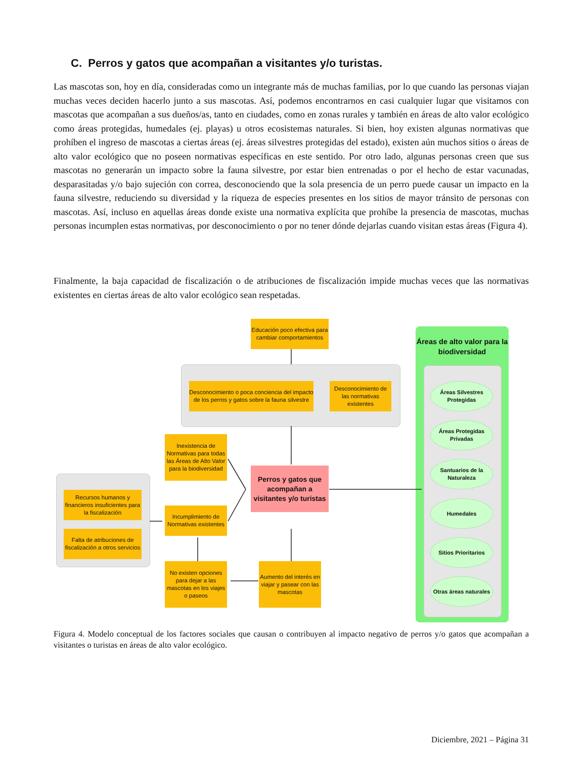C. Perros y gatos que acompañan a visitantes y/o turistas.
Las mascotas son, hoy en día, consideradas como un integrante más de muchas familias, por lo que cuando las personas viajan muchas veces deciden hacerlo junto a sus mascotas. Así, podemos encontrarnos en casi cualquier lugar que visitamos con mascotas que acompañan a sus dueños/as, tanto en ciudades, como en zonas rurales y también en áreas de alto valor ecológico como áreas protegidas, humedales (ej. playas) u otros ecosistemas naturales. Si bien, hoy existen algunas normativas que prohíben el ingreso de mascotas a ciertas áreas (ej. áreas silvestres protegidas del estado), existen aún muchos sitios o áreas de alto valor ecológico que no poseen normativas específicas en este sentido. Por otro lado, algunas personas creen que sus mascotas no generarán un impacto sobre la fauna silvestre, por estar bien entrenadas o por el hecho de estar vacunadas, desparasitadas y/o bajo sujeción con correa, desconociendo que la sola presencia de un perro puede causar un impacto en la fauna silvestre, reduciendo su diversidad y la riqueza de especies presentes en los sitios de mayor tránsito de personas con mascotas. Así, incluso en aquellas áreas donde existe una normativa explícita que prohíbe la presencia de mascotas, muchas personas incumplen estas normativas, por desconocimiento o por no tener dónde dejarlas cuando visitan estas áreas (Figura 4).
Finalmente, la baja capacidad de fiscalización o de atribuciones de fiscalización impide muchas veces que las normativas existentes en ciertas áreas de alto valor ecológico sean respetadas.
Educación poco efectiva para cambiar comportamientos
Desconocimiento o poca conciencia del impacto de los perros y gatos sobre la fauna silvestre
Desconocimiento de las normativas existentes
Inexistencia de Normativas para todas las Áreas de Alto Valor para la biodiversidad
Perros y gatos que acompañan a visitantes y/o turistas
Recursos humanos y financieros insuficientes para la fiscalización
Falta de atribuciones de fiscalización a otros servicios
Incumplimiento de Normativas existentes
No existen opciones para dejar a las mascotas en los viajes o paseos
Aumento del interés en viajar y pasear con las mascotas
Áreas de alto valor para la biodiversidad
Áreas Silvestres Protegidas
Áreas Protegidas Privadas
Santuarios de la Naturaleza
Humedales
Sitios Prioritarios
Otras áreas naturales
Figura 4. Modelo conceptual de los factores sociales que causan o contribuyen al impacto negativo de perros y/o gatos que acompañan a visitantes o turistas en áreas de alto valor ecológico.
Diciembre, 2021 – Página 31